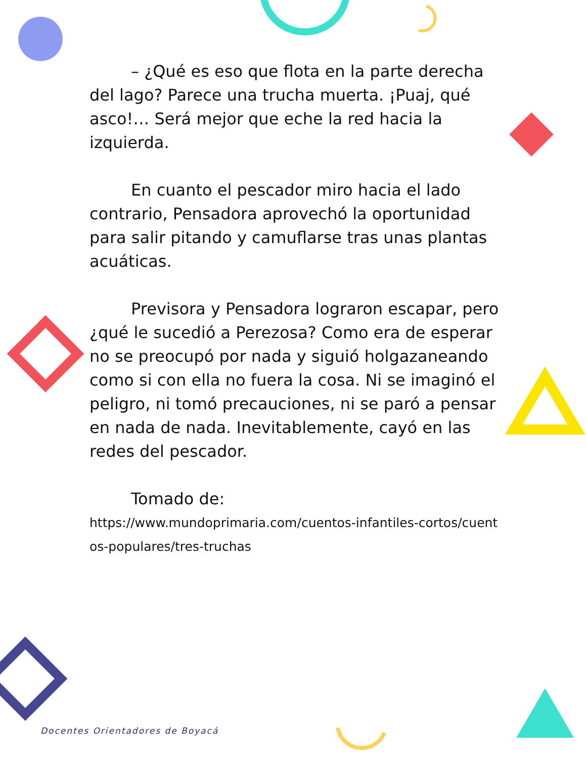– ¿Qué es eso que flota en la parte derecha del lago? Parece una trucha muerta. ¡Puaj, qué asco!… Será mejor que eche la red hacia la izquierda.
En cuanto el pescador miro hacia el lado contrario, Pensadora aprovechó la oportunidad para salir pitando y camuflarse tras unas plantas acuáticas.
Previsora y Pensadora lograron escapar, pero ¿qué le sucedió a Perezosa? Como era de esperar no se preocupó por nada y siguió holgazaneando como si con ella no fuera la cosa. Ni se imaginó el peligro, ni tomó precauciones, ni se paró a pensar en nada de nada. Inevitablemente, cayó en las redes del pescador.
Tomado de:
https://www.mundoprimaria.com/cuentos-infantiles-cortos/cuentos-populares/tres-truchas
Docentes Orientadores de Boyacá